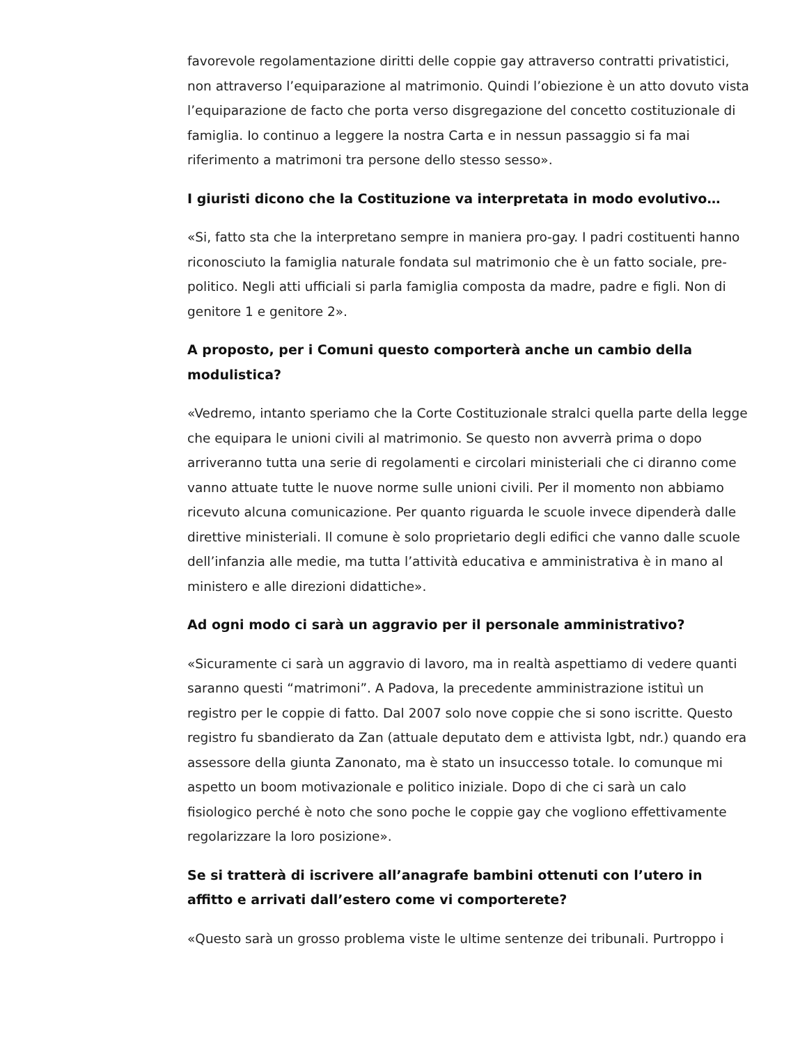favorevole regolamentazione diritti delle coppie gay attraverso contratti privatistici, non attraverso l’equiparazione al matrimonio. Quindi l’obiezione è un atto dovuto vista l’equiparazione de facto che porta verso disgregazione del concetto costituzionale di famiglia. Io continuo a leggere la nostra Carta e in nessun passaggio si fa mai riferimento a matrimoni tra persone dello stesso sesso».
I giuristi dicono che la Costituzione va interpretata in modo evolutivo…
«Si, fatto sta che la interpretano sempre in maniera pro-gay. I padri costituenti hanno riconosciuto la famiglia naturale fondata sul matrimonio che è un fatto sociale, pre-politico. Negli atti ufficiali si parla famiglia composta da madre, padre e figli. Non di genitore 1 e genitore 2».
A proposto, per i Comuni questo comporterà anche un cambio della modulistica?
«Vedremo, intanto speriamo che la Corte Costituzionale stralci quella parte della legge che equipara le unioni civili al matrimonio. Se questo non avverrà prima o dopo arriveranno tutta una serie di regolamenti e circolari ministeriali che ci diranno come vanno attuate tutte le nuove norme sulle unioni civili. Per il momento non abbiamo ricevuto alcuna comunicazione. Per quanto riguarda le scuole invece dipenderà dalle direttive ministeriali. Il comune è solo proprietario degli edifici che vanno dalle scuole dell’infanzia alle medie, ma tutta l’attività educativa e amministrativa è in mano al ministero e alle direzioni didattiche».
Ad ogni modo ci sarà un aggravio per il personale amministrativo?
«Sicuramente ci sarà un aggravio di lavoro, ma in realtà aspettiamo di vedere quanti saranno questi “matrimoni”. A Padova, la precedente amministrazione istituì un registro per le coppie di fatto. Dal 2007 solo nove coppie che si sono iscritte. Questo registro fu sbandierato da Zan (attuale deputato dem e attivista lgbt, ndr.) quando era assessore della giunta Zanonato, ma è stato un insuccesso totale. Io comunque mi aspetto un boom motivazionale e politico iniziale. Dopo di che ci sarà un calo fisiologico perché è noto che sono poche le coppie gay che vogliono effettivamente regolarizzare la loro posizione».
Se si tratterà di iscrivere all’anagrafe bambini ottenuti con l’utero in affitto e arrivati dall’estero come vi comporterete?
«Questo sarà un grosso problema viste le ultime sentenze dei tribunali. Purtroppo i